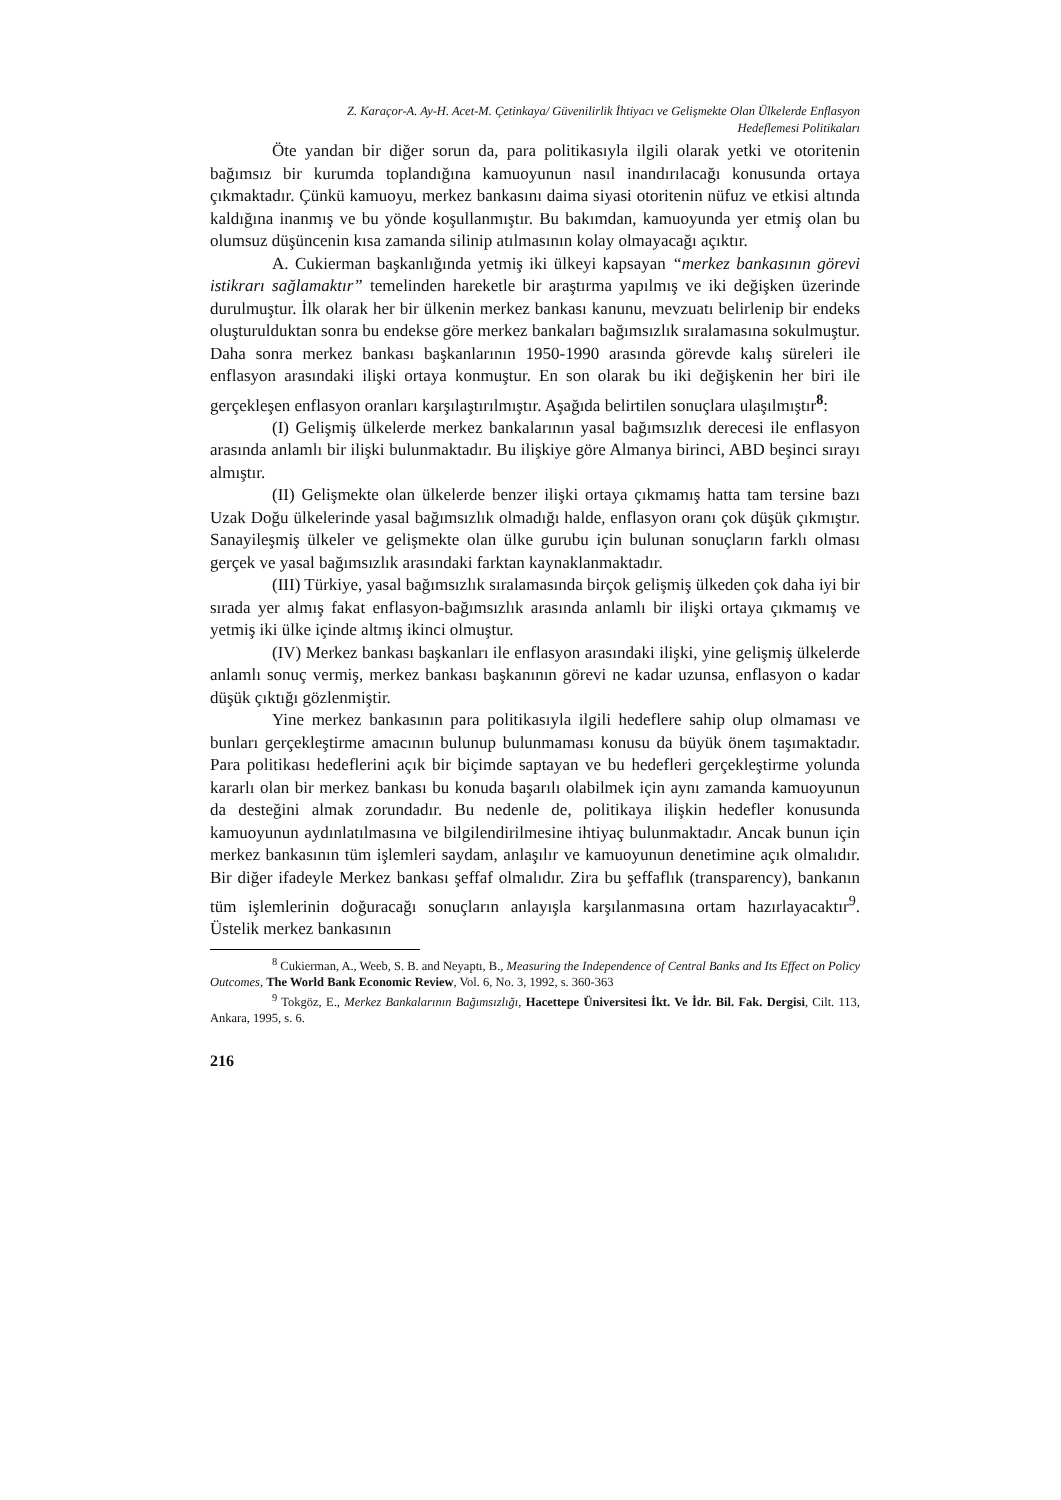Z. Karaçor-A. Ay-H. Acet-M. Çetinkaya/ Güvenilirlik İhtiyacı ve Gelişmekte Olan Ülkelerde Enflasyon
Hedeflemesi Politikaları
Öte yandan bir diğer sorun da, para politikasıyla ilgili olarak yetki ve otoritenin bağımsız bir kurumda toplandığına kamuoyunun nasıl inandırılacağı konusunda ortaya çıkmaktadır. Çünkü kamuoyu, merkez bankasını daima siyasi otoritenin nüfuz ve etkisi altında kaldığına inanmış ve bu yönde koşullanmıştır. Bu bakımdan, kamuoyunda yer etmiş olan bu olumsuz düşüncenin kısa zamanda silinip atılmasının kolay olmayacağı açıktır.
A. Cukierman başkanlığında yetmiş iki ülkeyi kapsayan “merkez bankasının görevi istikrarı sağlamaktır” temelinden hareketle bir araştırma yapılmış ve iki değişken üzerinde durulmuştur. İlk olarak her bir ülkenin merkez bankası kanunu, mevzuatı belirlenip bir endeks oluşturulduktan sonra bu endekse göre merkez bankaları bağımsızlık sıralamasına sokulmuştur. Daha sonra merkez bankası başkanlarının 1950-1990 arasında görevde kalış süreleri ile enflasyon arasındaki ilişki ortaya konmuştur. En son olarak bu iki değişkenin her biri ile gerçekleşen enflasyon oranları karşılaştırılmıştır. Aşağıda belirtilen sonuçlara ulaşılmıştır<sup>8</sup>:
(I) Gelişmiş ülkelerde merkez bankalarının yasal bağımsızlık derecesi ile enflasyon arasında anlamlı bir ilişki bulunmaktadır. Bu ilişkiye göre Almanya birinci, ABD beşinci sırayı almıştır.
(II) Gelişmekte olan ülkelerde benzer ilişki ortaya çıkmamış hatta tam tersine bazı Uzak Doğu ülkelerinde yasal bağımsızlık olmadığı halde, enflasyon oranı çok düşük çıkmıştır. Sanayileşmiş ülkeler ve gelişmekte olan ülke gurubu için bulunan sonuçların farklı olması gerçek ve yasal bağımsızlık arasındaki farktan kaynaklanmaktadır.
(III) Türkiye, yasal bağımsızlık sıralamasında birçok gelişmiş ülkeden çok daha iyi bir sırada yer almış fakat enflasyon-bağımsızlık arasında anlamlı bir ilişki ortaya çıkmamış ve yetmiş iki ülke içinde altmış ikinci olmuştur.
(IV) Merkez bankası başkanları ile enflasyon arasındaki ilişki, yine gelişmiş ülkelerde anlamlı sonuç vermiş, merkez bankası başkanının görevi ne kadar uzunsa, enflasyon o kadar düşük çıktığı gözlenmiştir.
Yine merkez bankasının para politikasıyla ilgili hedeflere sahip olup olmaması ve bunları gerçekleştirme amacının bulunup bulunmaması konusu da büyük önem taşımaktadır. Para politikası hedeflerini açık bir biçimde saptayan ve bu hedefleri gerçekleştirme yolunda kararlı olan bir merkez bankası bu konuda başarılı olabilmek için aynı zamanda kamuoyunun da desteğini almak zorundadır. Bu nedenle de, politikaya ilişkin hedefler konusunda kamuoyunun aydınlatılmasına ve bilgilendirilmesine ihtiyaç bulunmaktadır. Ancak bunun için merkez bankasının tüm işlemleri saydam, anlaşılır ve kamuoyunun denetimine açık olmalıdır. Bir diğer ifadeyle Merkez bankası şeffaf olmalıdır. Zira bu şeffaflık (transparency), bankanın tüm işlemlerinin doğuracağı sonuçların anlayışla karşılanmasına ortam hazırlayacaktır<sup>9</sup>. Üstelik merkez bankasının
<sup>8</sup> Cukierman, A., Weeb, S. B. and Neyaptı, B., Measuring the Independence of Central Banks and Its Effect on Policy Outcomes, The World Bank Economic Review, Vol. 6, No. 3, 1992, s. 360-363
<sup>9</sup> Tokgöz, E., Merkez Bankalarının Bağımsızlığı, Hacettepe Üniversitesi İkt. Ve İdr. Bil. Fak. Dergisi, Cilt. 113, Ankara, 1995, s. 6.
216